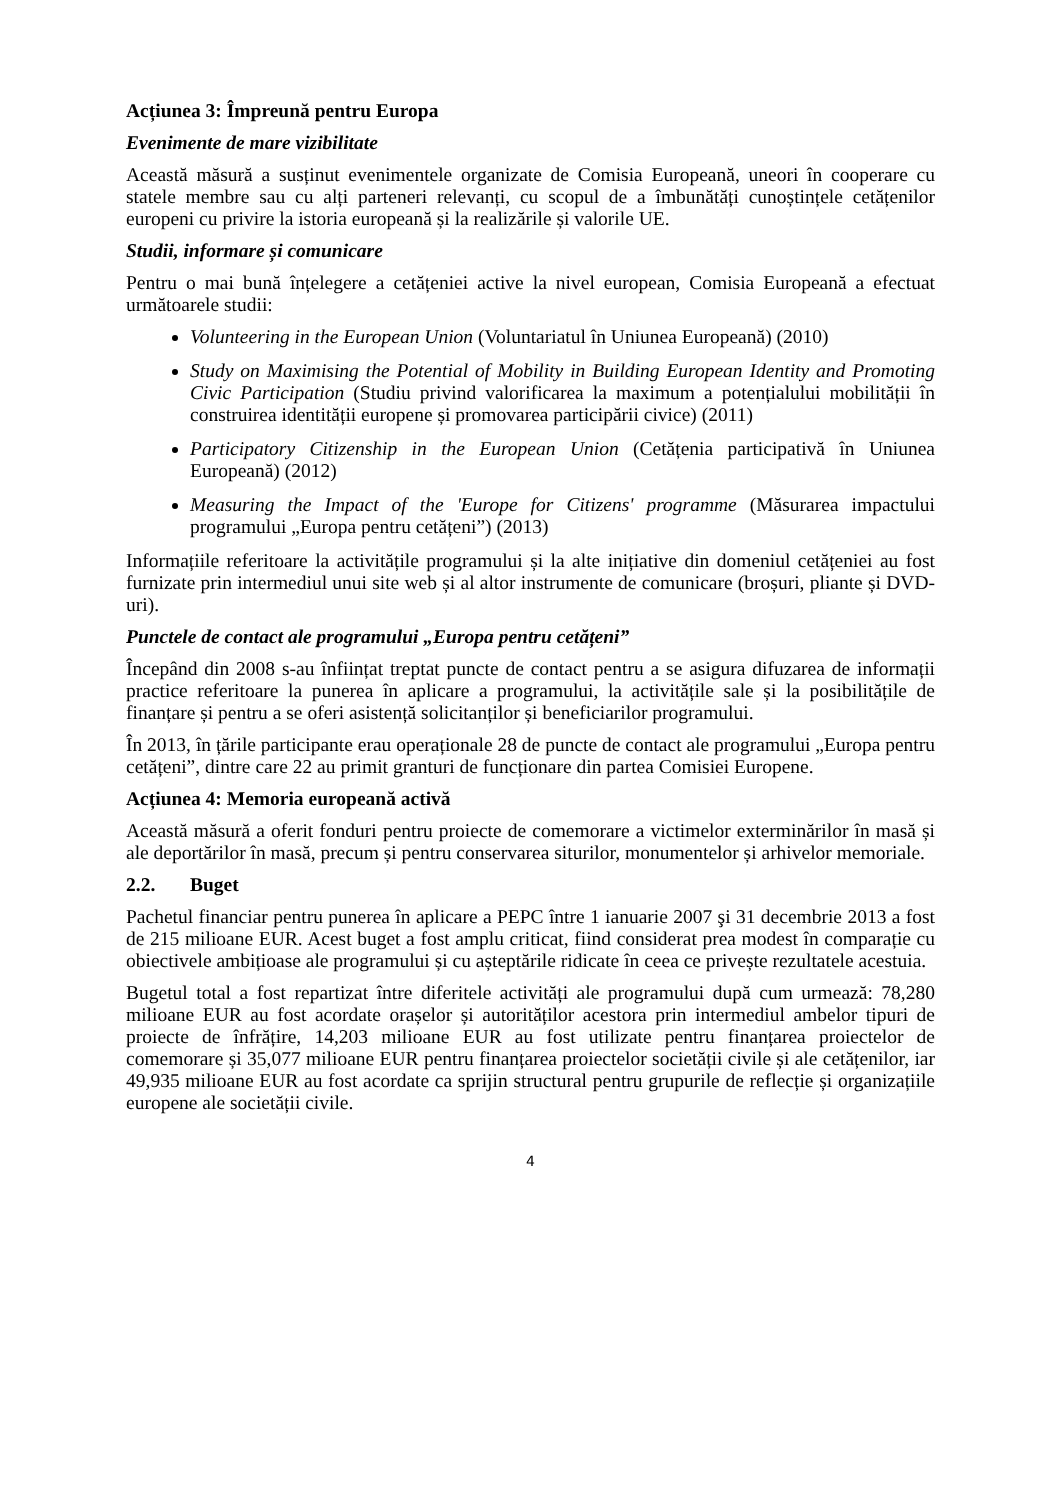Acțiunea 3: Împreună pentru Europa
Evenimente de mare vizibilitate
Această măsură a susținut evenimentele organizate de Comisia Europeană, uneori în cooperare cu statele membre sau cu alți parteneri relevanți, cu scopul de a îmbunătăți cunoștințele cetățenilor europeni cu privire la istoria europeană și la realizările și valorile UE.
Studii, informare și comunicare
Pentru o mai bună înțelegere a cetățeniei active la nivel european, Comisia Europeană a efectuat următoarele studii:
Volunteering in the European Union (Voluntariatul în Uniunea Europeană) (2010)
Study on Maximising the Potential of Mobility in Building European Identity and Promoting Civic Participation (Studiu privind valorificarea la maximum a potențialului mobilității în construirea identității europene și promovarea participării civice) (2011)
Participatory Citizenship in the European Union (Cetățenia participativă în Uniunea Europeană) (2012)
Measuring the Impact of the 'Europe for Citizens' programme (Măsurarea impactului programului „Europa pentru cetățeni”) (2013)
Informațiile referitoare la activitățile programului și la alte inițiative din domeniul cetățeniei au fost furnizate prin intermediul unui site web și al altor instrumente de comunicare (broșuri, pliante și DVD-uri).
Punctele de contact ale programului „Europa pentru cetățeni”
Începând din 2008 s-au înființat treptat puncte de contact pentru a se asigura difuzarea de informații practice referitoare la punerea în aplicare a programului, la activitățile sale și la posibilitățile de finanțare și pentru a se oferi asistență solicitanților și beneficiarilor programului.
În 2013, în țările participante erau operaționale 28 de puncte de contact ale programului „Europa pentru cetățeni”, dintre care 22 au primit granturi de funcționare din partea Comisiei Europene.
Acțiunea 4: Memoria europeană activă
Această măsură a oferit fonduri pentru proiecte de comemorare a victimelor exterminărilor în masă și ale deportărilor în masă, precum și pentru conservarea siturilor, monumentelor și arhivelor memoriale.
2.2. Buget
Pachetul financiar pentru punerea în aplicare a PEPC între 1 ianuarie 2007 şi 31 decembrie 2013 a fost de 215 milioane EUR. Acest buget a fost amplu criticat, fiind considerat prea modest în comparație cu obiectivele ambițioase ale programului și cu așteptările ridicate în ceea ce privește rezultatele acestuia.
Bugetul total a fost repartizat între diferitele activități ale programului după cum urmează: 78,280 milioane EUR au fost acordate orașelor și autorităților acestora prin intermediul ambelor tipuri de proiecte de înfrățire, 14,203 milioane EUR au fost utilizate pentru finanțarea proiectelor de comemorare și 35,077 milioane EUR pentru finanțarea proiectelor societății civile și ale cetățenilor, iar 49,935 milioane EUR au fost acordate ca sprijin structural pentru grupurile de reflecție și organizațiile europene ale societății civile.
4